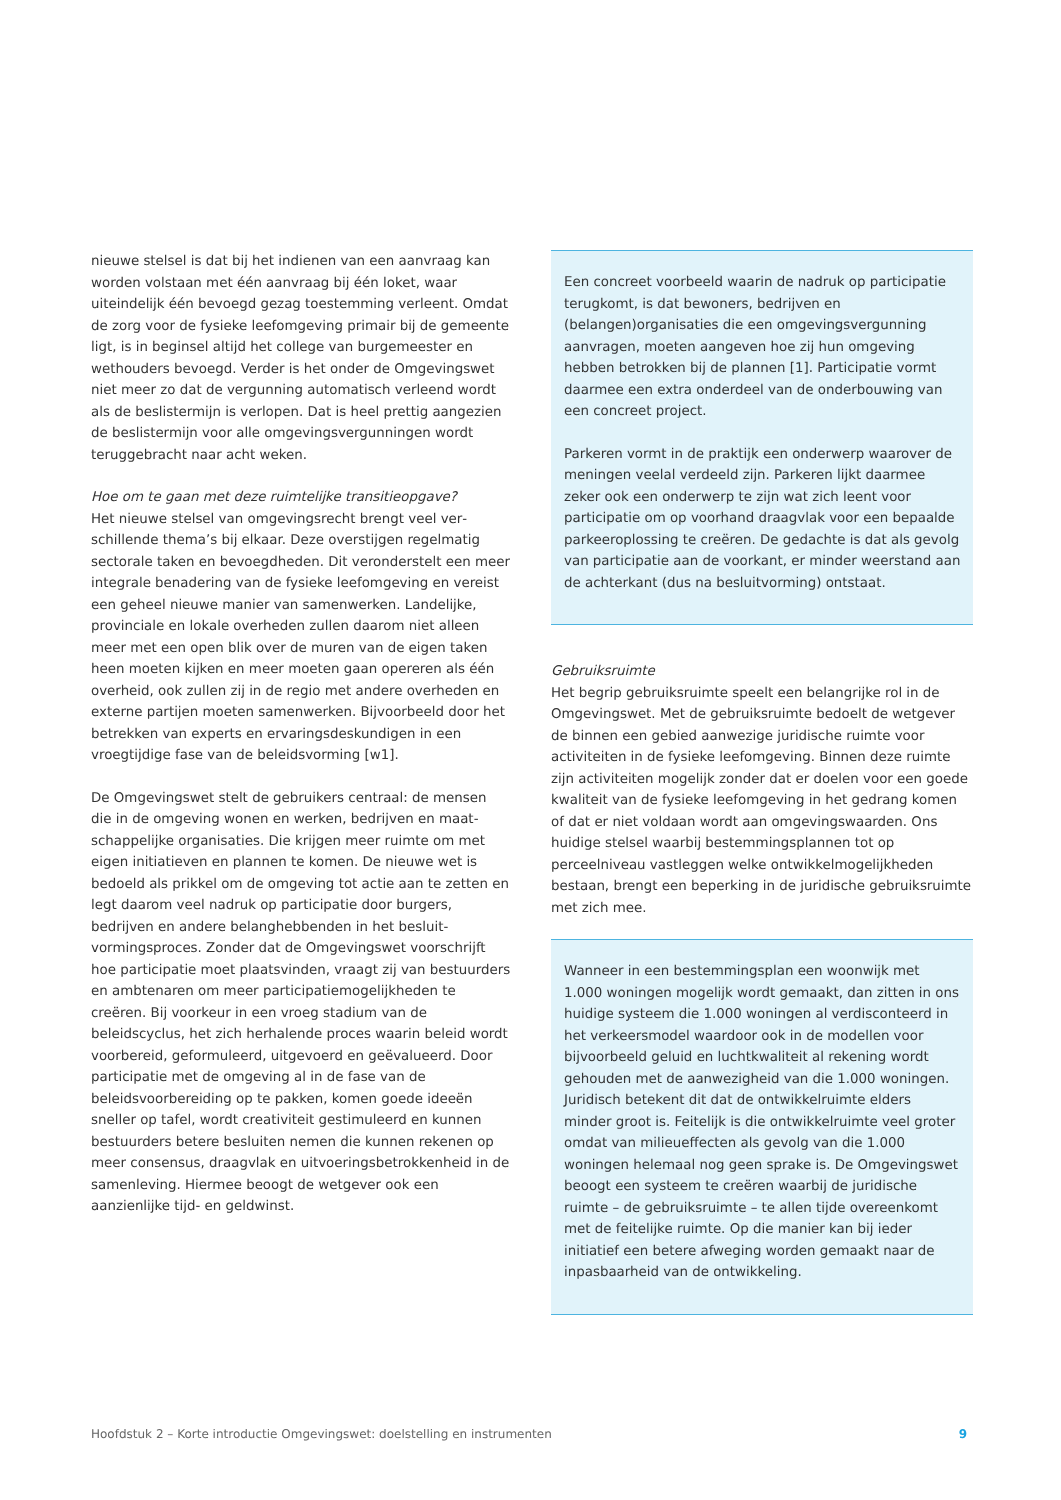nieuwe stelsel is dat bij het indienen van een aanvraag kan worden volstaan met één aanvraag bij één loket, waar uiteindelijk één bevoegd gezag toestemming verleent. Omdat de zorg voor de fysieke leefomgeving primair bij de gemeente ligt, is in beginsel altijd het college van burge­meester en wethouders bevoegd. Verder is het onder de Omgevingswet niet meer zo dat de vergunning automa­tisch verleend wordt als de beslistermijn is verlopen. Dat is heel prettig aangezien de beslistermijn voor alle omge­vingsvergunningen wordt teruggebracht naar acht weken.
Hoe om te gaan met deze ruimtelijke transitieopgave?
Het nieuwe stelsel van omgevingsrecht brengt veel ver­schillende thema’s bij elkaar. Deze overstijgen regelmatig sectorale taken en bevoegdheden. Dit veronderstelt een meer integrale benadering van de fysieke leefomgeving en vereist een geheel nieuwe manier van samenwerken. Landelijke, provinciale en lokale overheden zullen daarom niet alleen meer met een open blik over de muren van de eigen taken heen moeten kijken en meer moeten gaan opereren als één overheid, ook zullen zij in de regio met andere overheden en externe partijen moeten samen­werken. Bijvoorbeeld door het betrekken van experts en ervaringsdeskundigen in een vroegtijdige fase van de beleidsvorming [w1].
De Omgevingswet stelt de gebruikers centraal: de mensen die in de omgeving wonen en werken, bedrijven en maat­schappelijke organisaties. Die krijgen meer ruimte om met eigen initiatieven en plannen te komen. De nieuwe wet is bedoeld als prikkel om de omgeving tot actie aan te zetten en legt daarom veel nadruk op participatie door burgers, bedrijven en andere belanghebbenden in het besluit­vormingsproces. Zonder dat de Omgevingswet voorschrijft hoe participatie moet plaatsvinden, vraagt zij van bestuur­ders en ambtenaren om meer participatiemogelijkheden te creëren. Bij voorkeur in een vroeg stadium van de beleidscyclus, het zich herhalende proces waarin beleid wordt voorbereid, geformuleerd, uitgevoerd en geëvalu­eerd. Door participatie met de omgeving al in de fase van de beleidsvoorbereiding op te pakken, komen goede ideeën sneller op tafel, wordt creativiteit gestimuleerd en kunnen bestuurders betere besluiten nemen die kunnen rekenen op meer consensus, draagvlak en uitvoerings­betrokkenheid in de samenleving. Hiermee beoogt de wet­gever ook een aanzienlijke tijd- en geldwinst.
Een concreet voorbeeld waarin de nadruk op participatie terugkomt, is dat bewoners, bedrijven en (belangen)organisaties die een omgevingsvergunning aanvragen, moeten aangeven hoe zij hun omgeving hebben betrokken bij de plannen [1]. Participatie vormt daarmee een extra onderdeel van de onderbouwing van een concreet project.
Parkeren vormt in de praktijk een onderwerp waarover de meningen veelal verdeeld zijn. Parkeren lijkt daar­mee zeker ook een onderwerp te zijn wat zich leent voor participatie om op voorhand draagvlak voor een bepaalde parkeeroplossing te creëren. De gedachte is dat als gevolg van participatie aan de voorkant, er min­der weerstand aan de achterkant (dus na besluitvor­ming) ontstaat.
Gebruiksruimte
Het begrip gebruiksruimte speelt een belangrijke rol in de Omgevingswet. Met de gebruiksruimte bedoelt de wet­gever de binnen een gebied aanwezige juridische ruimte voor activiteiten in de fysieke leefomgeving. Binnen deze ruimte zijn activiteiten mogelijk zonder dat er doelen voor een goede kwaliteit van de fysieke leefomgeving in het gedrang komen of dat er niet voldaan wordt aan omge­vingswaarden. Ons huidige stelsel waarbij bestemmings­plannen tot op perceelniveau vastleggen welke ontwikkel­mogelijkheden bestaan, brengt een beperking in de juridische gebruiksruimte met zich mee.
Wanneer in een bestemmingsplan een woonwijk met 1.000 woningen mogelijk wordt gemaakt, dan zitten in ons huidige systeem die 1.000 woningen al verdiscon­teerd in het verkeersmodel waardoor ook in de model­len voor bijvoorbeeld geluid en luchtkwaliteit al reke­ning wordt gehouden met de aanwezigheid van die 1.000 woningen. Juridisch betekent dit dat de ontwik­kelruimte elders minder groot is. Feitelijk is die ontwik­kelruimte veel groter omdat van milieueffecten als gevolg van die 1.000 woningen helemaal nog geen sprake is. De Omgevingswet beoogt een systeem te creëren waarbij de juridische ruimte – de gebruiks­ruimte – te allen tijde overeenkomt met de feitelijke ruimte. Op die manier kan bij ieder initiatief een betere afweging worden gemaakt naar de inpasbaarheid van de ontwikkeling.
Hoofdstuk 2 – Korte introductie Omgevingswet: doelstelling en instrumenten 9